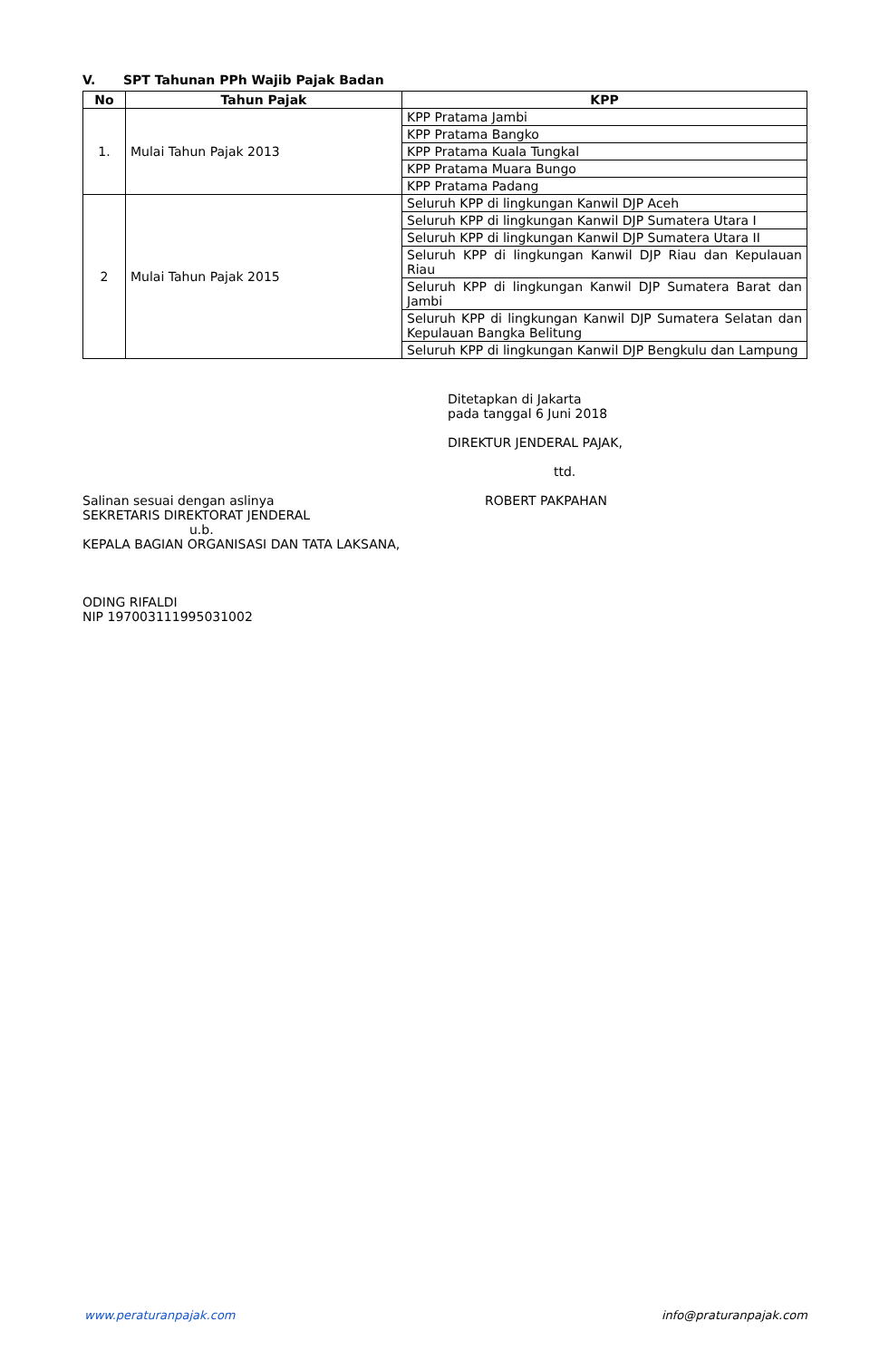V. SPT Tahunan PPh Wajib Pajak Badan
| No | Tahun Pajak | KPP |
| --- | --- | --- |
| 1. | Mulai Tahun Pajak 2013 | KPP Pratama Jambi |
| | | KPP Pratama Bangko |
| | | KPP Pratama Kuala Tungkal |
| | | KPP Pratama Muara Bungo |
| | | KPP Pratama Padang |
| 2 | Mulai Tahun Pajak 2015 | Seluruh KPP di lingkungan Kanwil DJP Aceh |
| | | Seluruh KPP di lingkungan Kanwil DJP Sumatera Utara I |
| | | Seluruh KPP di lingkungan Kanwil DJP Sumatera Utara II |
| | | Seluruh KPP di lingkungan Kanwil DJP Riau dan Kepulauan Riau |
| | | Seluruh KPP di lingkungan Kanwil DJP Sumatera Barat dan Jambi |
| | | Seluruh KPP di lingkungan Kanwil DJP Sumatera Selatan dan Kepulauan Bangka Belitung |
| | | Seluruh KPP di lingkungan Kanwil DJP Bengkulu dan Lampung |
Ditetapkan di Jakarta
pada tanggal 6 Juni 2018
DIREKTUR JENDERAL PAJAK,
ttd.
Salinan sesuai dengan aslinya
SEKRETARIS DIREKTORAT JENDERAL
u.b.
KEPALA BAGIAN ORGANISASI DAN TATA LAKSANA,
ODING RIFALDI
NIP 197003111995031002
ROBERT PAKPAHAN
www.peraturanpajak.com info@praturanpajak.com